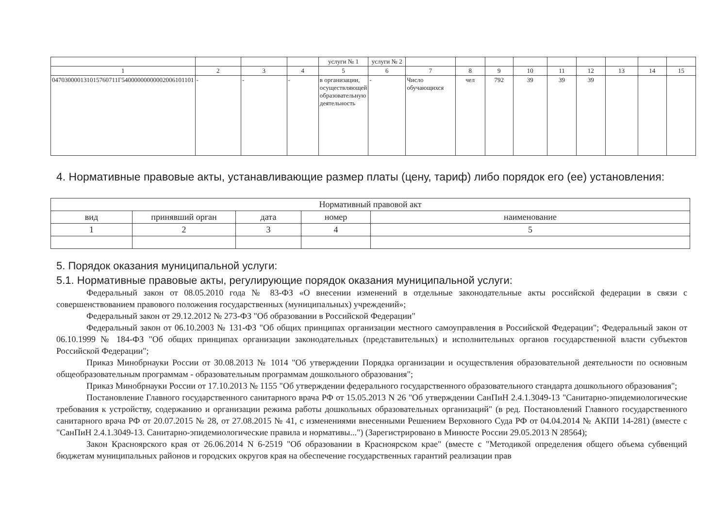| | | | | услуги № 1 | услуги № 2 | | | | | | | | | |
| 1 | 2 | 3 | 4 | 5 | 6 | 7 | 8 | 9 | 10 | 11 | 12 | 13 | 14 | 15 |
| 047030000131015760711Г54000000000002006101101 | - | - | - | в организации, осуществляющей образовательную деятельность | - | Число обучающихся | чел | 792 | 39 | 39 | 39 | | | |
4. Нормативные правовые акты, устанавливающие размер платы (цену, тариф) либо порядок его (ее) установления:
| Нормативный правовой акт | | | | |
| вид | принявший орган | дата | номер | наименование |
| 1 | 2 | 3 | 4 | 5 |
5. Порядок оказания муниципальной услуги:
5.1. Нормативные правовые акты, регулирующие порядок оказания муниципальной услуги:
Федеральный закон от 08.05.2010 года № 83-ФЗ «О внесении изменений в отдельные законодательные акты российской федерации в связи с совершенствованием правового положения государственных (муниципальных) учреждений»;
Федеральный закон от 29.12.2012 № 273-ФЗ "Об образовании в Российской Федерации"
Федеральный закон от 06.10.2003 № 131-ФЗ "Об общих принципах организации местного самоуправления в Российской Федерации"; Федеральный закон от 06.10.1999 № 184-ФЗ "Об общих принципах организации законодательных (представительных) и исполнительных органов государственной власти субъектов Российской Федерации";
Приказ Минобрнауки России от 30.08.2013 № 1014 "Об утверждении Порядка организации и осуществления образовательной деятельности по основным общеобразовательным программам - образовательным программам дошкольного образования";
Приказ Минобрнауки России от 17.10.2013 № 1155 "Об утверждении федерального государственного образовательного стандарта дошкольного образования";
Постановление Главного государственного санитарного врача РФ от 15.05.2013 N 26 "Об утверждении СанПиН 2.4.1.3049-13 "Санитарно-эпидемиологические требования к устройству, содержанию и организации режима работы дошкольных образовательных организаций" (в ред. Постановлений Главного государственного санитарного врача РФ от 20.07.2015 № 28, от 27.08.2015 № 41, с изменениями внесенными Решением Верховного Суда РФ от 04.04.2014 № АКПИ 14-281) (вместе с "СанПиН 2.4.1.3049-13. Санитарно-эпидемиологические правила и нормативы...") (Зарегистрировано в Минюсте России 29.05.2013 N 28564);
Закон Красноярского края от 26.06.2014 N 6-2519 "Об образовании в Красноярском крае" (вместе с "Методикой определения общего объема субвенций бюджетам муниципальных районов и городских округов края на обеспечение государственных гарантий реализации прав